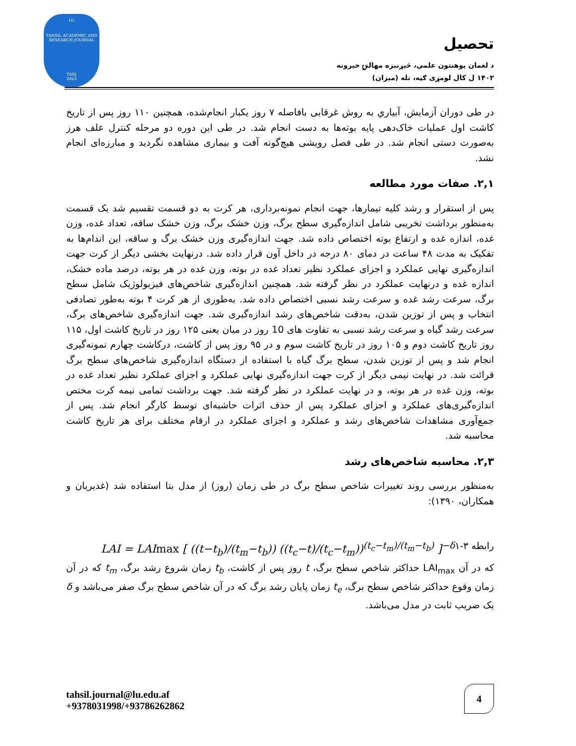LU
TAHSIL ACADEMIC AND RESEARCH JOURNAL
TARJ
2023
تحصیل
د لغمان پوهنتون علمي، څېړنیزه مهالنۍ خپرونه
۱۴۰۲ ل کال لومړی ګڼه، تله (میزان)
در طی دوران آزمایش، آبیاري به روش غرقابی بافاصله ۷ روز یکبار انجام‌شده، همچنین ۱۱۰ روز پس از تاریخ کاشت اول عملیات خاک‌دهی پایه بوته‌ها به دست انجام شد. در طی این دوره دو مرحله کنترل علف هرز به‌صورت دستی انجام شد. در طی فصل رویشی هیچ‌گونه آفت و بیماری مشاهده نگردید و مبارزه‌ای انجام نشد.
۲,۱. صفات مورد مطالعه
پس از استقرار و رشد کلیه تیمارها، جهت انجام نمونه‌برداری، هر کرت به دو قسمت تقسیم شد یک قسمت به‌منظور برداشت تخریبی شامل اندازه‌گیری سطح برگ، وزن خشک برگ، وزن خشک ساقه، تعداد غده، وزن غده، اندازه غده و ارتفاع بوته اختصاص داده شد. جهت اندازه‌گیری وزن خشک برگ و ساقه، این اندام‌ها به تفکیک به مدت ۴۸ ساعت در دمای ۸۰ درجه در داخل آون قرار داده شد. درنهایت بخشی دیگر از کرت جهت اندازه‌گیری نهایی عملکرد و اجزای عملکرد نظیر تعداد غده در بوته، وزن غده در هر بوته، درصد ماده خشک، اندازه غده و درنهایت عملکرد در نظر گرفته شد. همچنین اندازه‌گیری شاخص‌های فیزیولوژیک شامل سطح برگ، سرعت رشد غده و سرعت رشد نسبی اختصاص داده شد. به‌طوری از هر کرت ۴ بوته به‌طور تصادفی انتخاب و پس از توزین شدن، به‌دقت شاخص‌های رشد اندازه‌گیری شد. جهت اندازه‌گیری شاخص‌های برگ، سرعت رشد گیاه و سرعت رشد نسبی به تفاوت های 10 روز در میان یعنی ۱۲۵ روز در تاریخ کاشت اول، ۱۱۵ روز تاریخ کاشت دوم و ۱۰۵ روز در تاریخ کاشت سوم و در ۹۵ روز پس از کاشت، درکاشت چهارم نمونه‌گیری انجام شد و پس از توزین شدن، سطح برگ گیاه با استفاده از دستگاه اندازه‌گیری شاخص‌های سطح برگ قرائت شد. در نهایت نیمی دیگر از کرت جهت اندازه‌گیری نهایی عملکرد و اجزای عملکرد نظیر تعداد غده در بوته، وزن غده در هر بوته، و در نهایت عملکرد در نظر گرفته شد. جهت برداشت تمامی نیمه کرت مختص اندازه‌گیری‌های عملکرد و اجزای عملکرد پس از حذف اثرات حاشیه‌ای توسط کارگر انجام شد. پس از جمع‌آوری مشاهدات شاخص‌های رشد و عملکرد و اجزای عملکرد در ارقام مختلف برای هر تاریخ کاشت محاسبه شد.
۲,۳. محاسبه شاخص‌های رشد
به‌منظور بررسی روند تغییرات شاخص سطح برگ در طی زمان (روز) از مدل بتا استفاده شد (غدیریان و همکاران، ۱۳۹۰):
LAI = LAImax [ ((t−t<sub>b</sub>)/(t<sub>m</sub>−t<sub>b</sub>)) ((t<sub>c</sub>−t)/(t<sub>c</sub>−t<sub>m</sub>))<sup>(t<sub>c</sub>−t<sub>m</sub>)/(t<sub>m</sub>−t<sub>b</sub>)</sup> ]<sup>−δ</sup> رابطه ۳-۱
که در آن LAI<sub>max</sub> حداکثر شاخص سطح برگ، t روز پس از کاشت، t<sub>b</sub> زمان شروع رشد برگ، t<sub>m</sub> که در آن زمان وقوع حداکثر شاخص سطح برگ، t<sub>e</sub> زمان پایان رشد برگ که در آن شاخص سطح برگ صفر می‌باشد و δ یک ضریب ثابت در مدل می‌باشد.
tahsil.journal@lu.edu.af
+9378031998/+93786262862
4